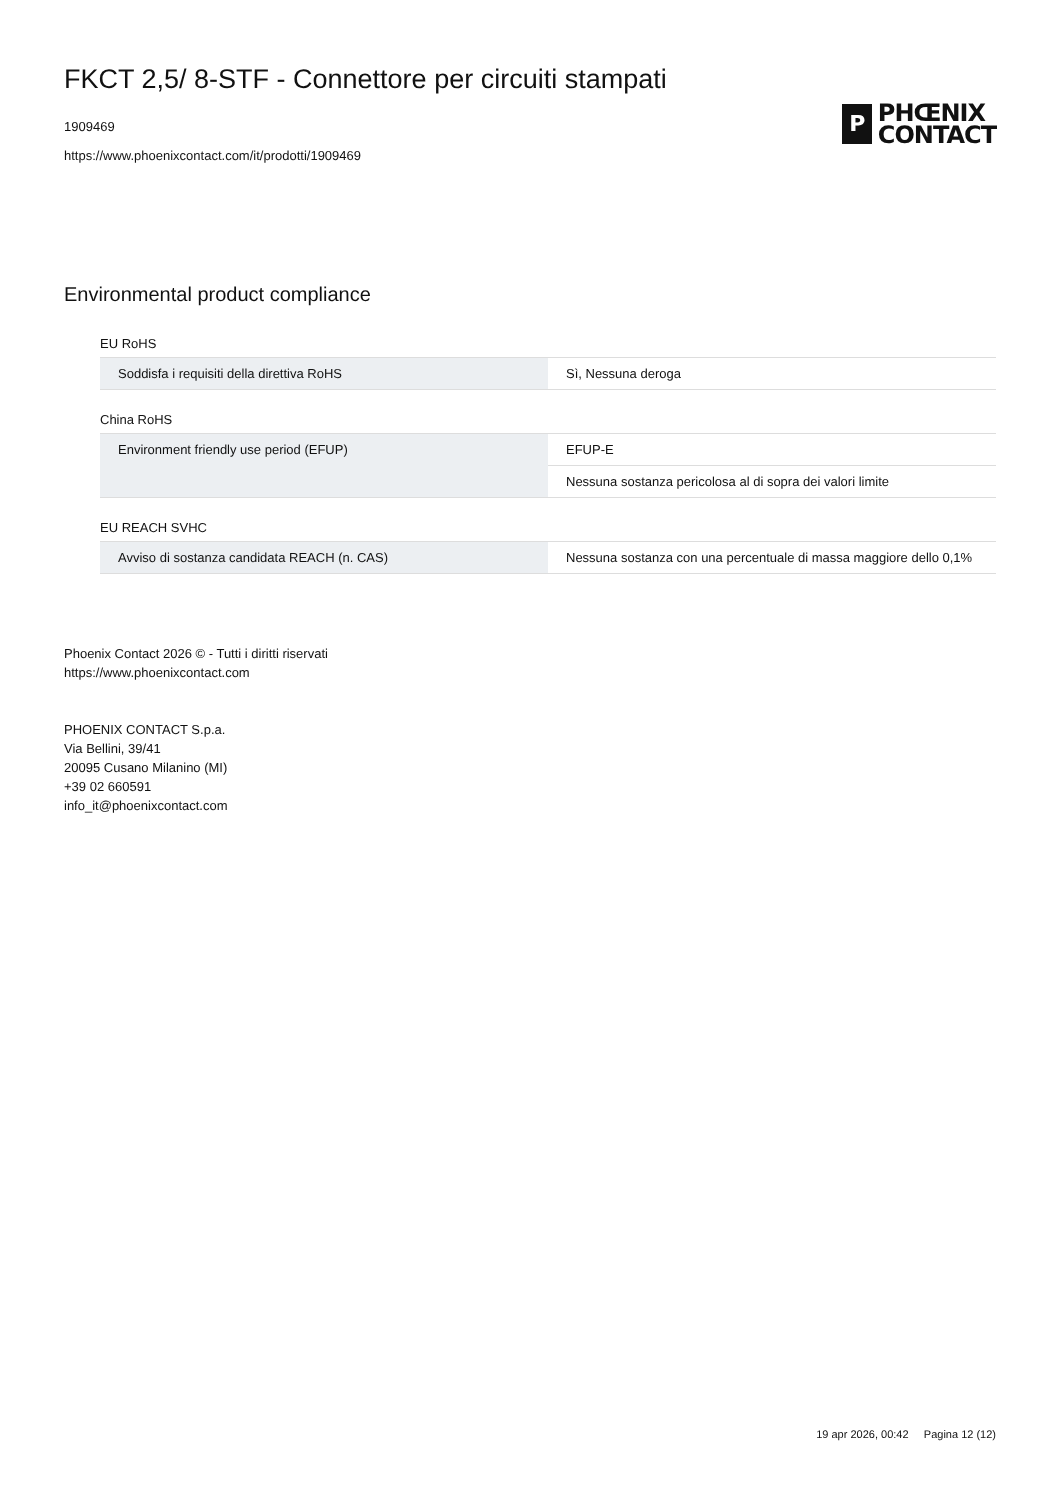FKCT 2,5/ 8-STF - Connettore per circuiti stampati
1909469
https://www.phoenixcontact.com/it/prodotti/1909469
P
PHŒNIX
CONTACT
Environmental product compliance
EU RoHS
| Soddisfa i requisiti della direttiva RoHS | Sì, Nessuna deroga |
China RoHS
| Environment friendly use period (EFUP) | EFUP-E |
| | Nessuna sostanza pericolosa al di sopra dei valori limite |
EU REACH SVHC
| Avviso di sostanza candidata REACH (n. CAS) | Nessuna sostanza con una percentuale di massa maggiore dello 0,1% |
Phoenix Contact 2026 © - Tutti i diritti riservati
https://www.phoenixcontact.com
PHOENIX CONTACT S.p.a.
Via Bellini, 39/41
20095 Cusano Milanino (MI)
+39 02 660591
info_it@phoenixcontact.com
19 apr 2026, 00:42 Pagina 12 (12)